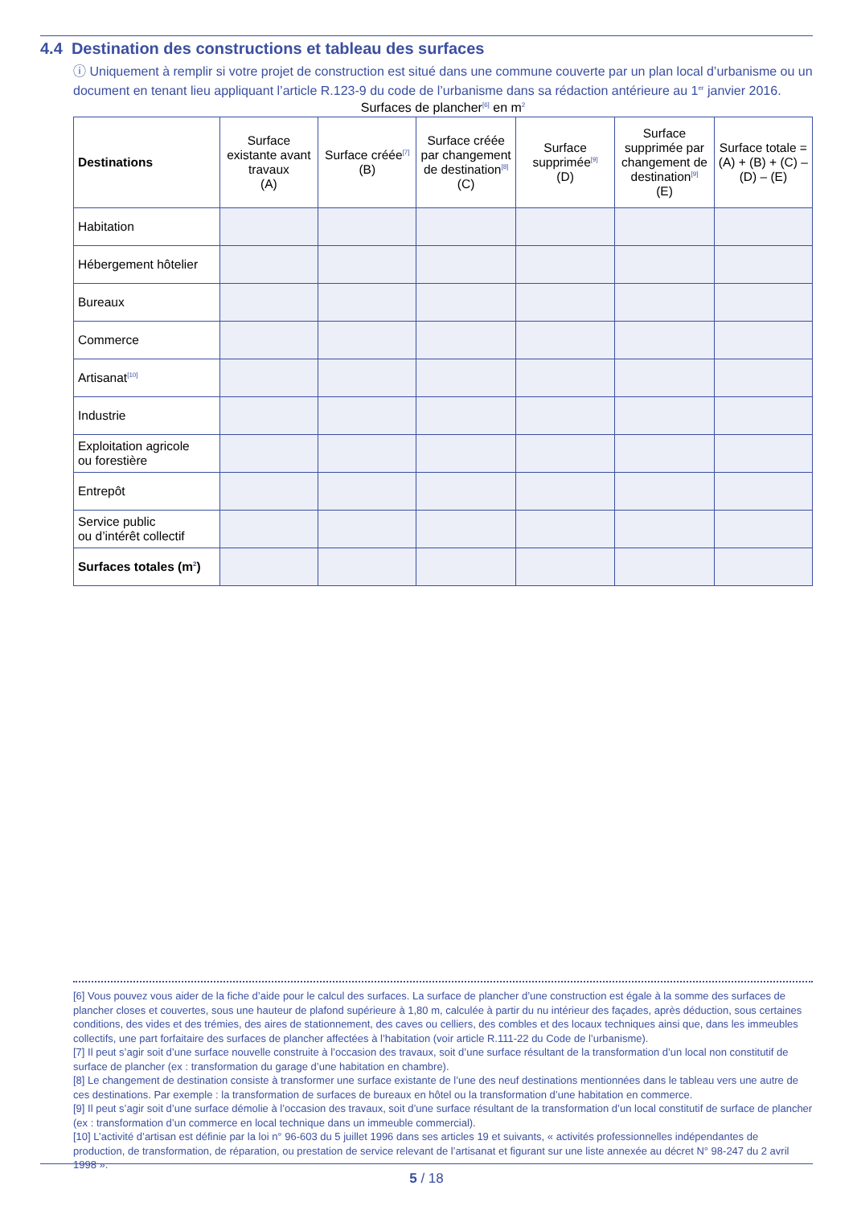4.4 Destination des constructions et tableau des surfaces
ⓘ Uniquement à remplir si votre projet de construction est situé dans une commune couverte par un plan local d’urbanisme ou un document en tenant lieu appliquant l’article R.123-9 du code de l’urbanisme dans sa rédaction antérieure au 1<sup>er</sup> janvier 2016.
Surfaces de plancher<sup>[6]</sup> en m<sup>2</sup>
| Destinations | Surface existante avant travaux (A) | Surface créée<sup>[7]</sup> (B) | Surface créée par changement de destination<sup>[8]</sup> (C) | Surface supprimée<sup>[9]</sup> (D) | Surface supprimée par changement de destination<sup>[9]</sup> (E) | Surface totale = (A) + (B) + (C) – (D) – (E) |
| --- | --- | --- | --- | --- | --- | --- |
| Habitation | | | | | | |
| Hébergement hôtelier | | | | | | |
| Bureaux | | | | | | |
| Commerce | | | | | | |
| Artisanat<sup>[10]</sup> | | | | | | |
| Industrie | | | | | | |
| Exploitation agricole ou forestière | | | | | | |
| Entrepôt | | | | | | |
| Service public ou d’intérêt collectif | | | | | | |
| Surfaces totales (m<sup>2</sup>) | | | | | | |
[6] Vous pouvez vous aider de la fiche d’aide pour le calcul des surfaces. La surface de plancher d’une construction est égale à la somme des surfaces de plancher closes et couvertes, sous une hauteur de plafond supérieure à 1,80 m, calculée à partir du nu intérieur des façades, après déduction, sous certaines conditions, des vides et des trémies, des aires de stationnement, des caves ou celliers, des combles et des locaux techniques ainsi que, dans les immeubles collectifs, une part forfaitaire des surfaces de plancher affectées à l’habitation (voir article R.111-22 du Code de l’urbanisme).
[7] Il peut s’agir soit d’une surface nouvelle construite à l’occasion des travaux, soit d’une surface résultant de la transformation d’un local non constitutif de surface de plancher (ex : transformation du garage d’une habitation en chambre).
[8] Le changement de destination consiste à transformer une surface existante de l’une des neuf destinations mentionnées dans le tableau vers une autre de ces destinations. Par exemple : la transformation de surfaces de bureaux en hôtel ou la transformation d’une habitation en commerce.
[9] Il peut s’agir soit d’une surface démolie à l’occasion des travaux, soit d’une surface résultant de la transformation d’un local constitutif de surface de plancher (ex : transformation d’un commerce en local technique dans un immeuble commercial).
[10] L’activité d’artisan est définie par la loi n° 96-603 du 5 juillet 1996 dans ses articles 19 et suivants, « activités professionnelles indépendantes de production, de transformation, de réparation, ou prestation de service relevant de l’artisanat et figurant sur une liste annexée au décret N° 98-247 du 2 avril 1998 ».
5 / 18